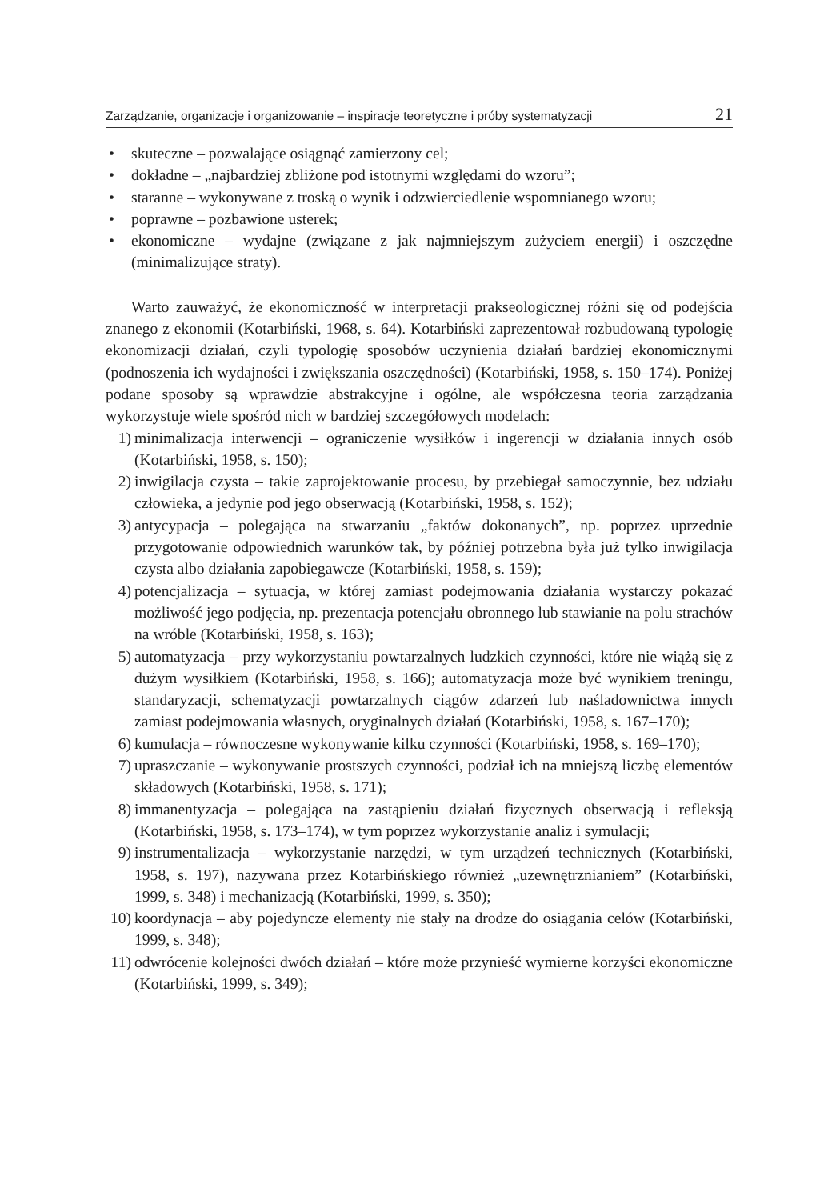Zarządzanie, organizacje i organizowanie – inspiracje teoretyczne i próby systematyzacji 21
• skuteczne – pozwalające osiągnąć zamierzony cel;
• dokładne – „najbardziej zbliżone pod istotnymi względami do wzoru”;
• staranne – wykonywane z troską o wynik i odzwierciedlenie wspomnianego wzoru;
• poprawne – pozbawione usterek;
• ekonomiczne – wydajne (związane z jak najmniejszym zużyciem energii) i oszczędne (minimalizujące straty).
Warto zauważyć, że ekonomiczność w interpretacji prakseologicznej różni się od podejścia znanego z ekonomii (Kotarbiński, 1968, s. 64). Kotarbiński zaprezentował rozbudowaną typologię ekonomizacji działań, czyli typologię sposobów uczynienia działań bardziej ekonomicznymi (podnoszenia ich wydajności i zwiększania oszczędności) (Kotarbiński, 1958, s. 150–174). Poniżej podane sposoby są wprawdzie abstrakcyjne i ogólne, ale współczesna teoria zarządzania wykorzystuje wiele spośród nich w bardziej szczegółowych modelach:
1) minimalizacja interwencji – ograniczenie wysiłków i ingerencji w działania innych osób (Kotarbiński, 1958, s. 150);
2) inwigilacja czysta – takie zaprojektowanie procesu, by przebiegał samoczynnie, bez udziału człowieka, a jedynie pod jego obserwacją (Kotarbiński, 1958, s. 152);
3) antycypacja – polegająca na stwarzaniu „faktów dokonanych”, np. poprzez uprzednie przygotowanie odpowiednich warunków tak, by później potrzebna była już tylko inwigilacja czysta albo działania zapobiegawcze (Kotarbiński, 1958, s. 159);
4) potencjalizacja – sytuacja, w której zamiast podejmowania działania wystarczy pokazać możliwość jego podjęcia, np. prezentacja potencjału obronnego lub stawianie na polu strachów na wróble (Kotarbiński, 1958, s. 163);
5) automatyzacja – przy wykorzystaniu powtarzalnych ludzkich czynności, które nie wiążą się z dużym wysiłkiem (Kotarbiński, 1958, s. 166); automatyzacja może być wynikiem treningu, standaryzacji, schematyzacji powtarzalnych ciągów zdarzeń lub naśladownictwa innych zamiast podejmowania własnych, oryginalnych działań (Kotarbiński, 1958, s. 167–170);
6) kumulacja – równoczesne wykonywanie kilku czynności (Kotarbiński, 1958, s. 169–170);
7) upraszczanie – wykonywanie prostszych czynności, podział ich na mniejszą liczbę elementów składowych (Kotarbiński, 1958, s. 171);
8) immanentyzacja – polegająca na zastąpieniu działań fizycznych obserwacją i refleksją (Kotarbiński, 1958, s. 173–174), w tym poprzez wykorzystanie analiz i symulacji;
9) instrumentalizacja – wykorzystanie narzędzi, w tym urządzeń technicznych (Kotarbiński, 1958, s. 197), nazywana przez Kotarbińskiego również „uzewnętrznianiem” (Kotarbiński, 1999, s. 348) i mechanizacją (Kotarbiński, 1999, s. 350);
10) koordynacja – aby pojedyncze elementy nie stały na drodze do osiągania celów (Kotarbiński, 1999, s. 348);
11) odwrócenie kolejności dwóch działań – które może przynieść wymierne korzyści ekonomiczne (Kotarbiński, 1999, s. 349);